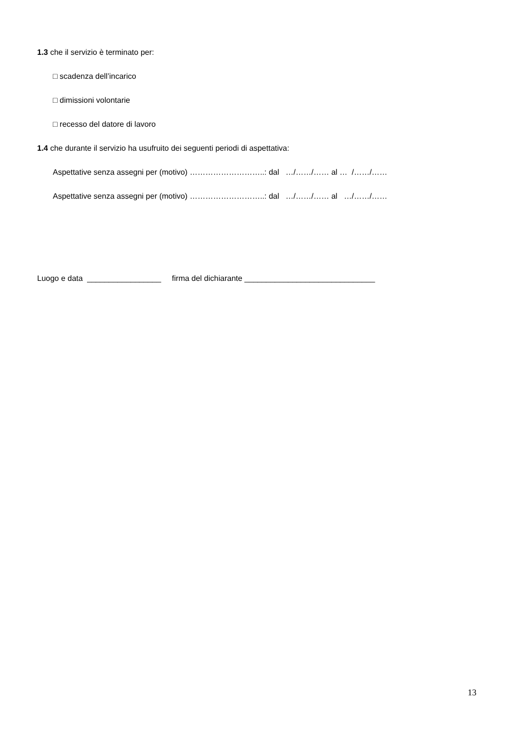1.3 che il servizio è terminato per:
□ scadenza dell’incarico
□ dimissioni volontarie
□ recesso del datore di lavoro
1.4 che durante il servizio ha usufruito dei seguenti periodi di aspettativa:
Aspettative senza assegni per (motivo) ………………………..: dal …/……/…… al … /……/……
Aspettative senza assegni per (motivo) ………………………..: dal …/……/…… al …/……/……
Luogo e data _________________ firma del dichiarante ______________________________
13